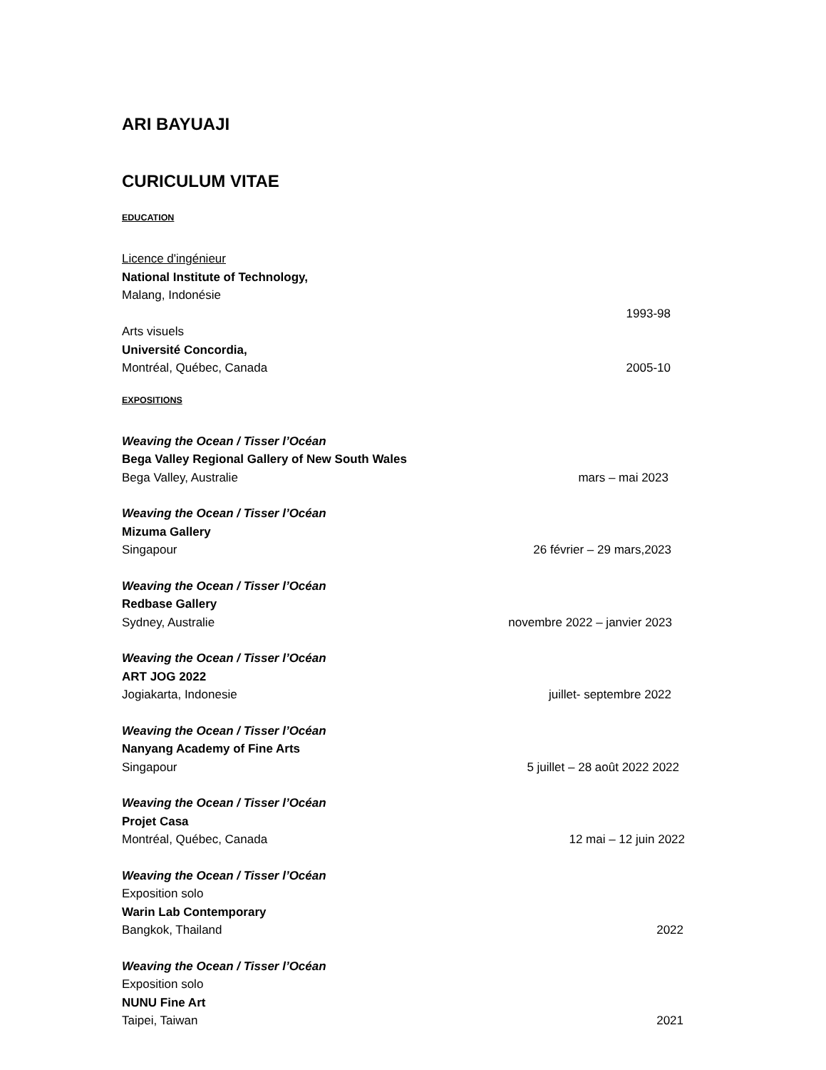ARI BAYUAJI
CURICULUM VITAE
EDUCATION
Licence d'ingénieur
National Institute of Technology,
Malang, Indonésie
1993-98
Arts visuels
Université Concordia,
Montréal, Québec, Canada 2005-10
EXPOSITIONS
Weaving the Ocean / Tisser l’Océan
Bega Valley Regional Gallery of New South Wales
Bega Valley, Australie mars – mai 2023
Weaving the Ocean / Tisser l’Océan
Mizuma Gallery
Singapour 26 février – 29 mars,2023
Weaving the Ocean / Tisser l’Océan
Redbase Gallery
Sydney, Australie novembre 2022 – janvier 2023
Weaving the Ocean / Tisser l’Océan
ART JOG 2022
Jogiakarta, Indonesie juillet- septembre 2022
Weaving the Ocean / Tisser l’Océan
Nanyang Academy of Fine Arts
Singapour 5 juillet – 28 août 2022 2022
Weaving the Ocean / Tisser l’Océan
Projet Casa
Montréal, Québec, Canada 12 mai – 12 juin 2022
Weaving the Ocean / Tisser l’Océan
Exposition solo
Warin Lab Contemporary
Bangkok, Thailand 2022
Weaving the Ocean / Tisser l’Océan
Exposition solo
NUNU Fine Art
Taipei, Taiwan 2021